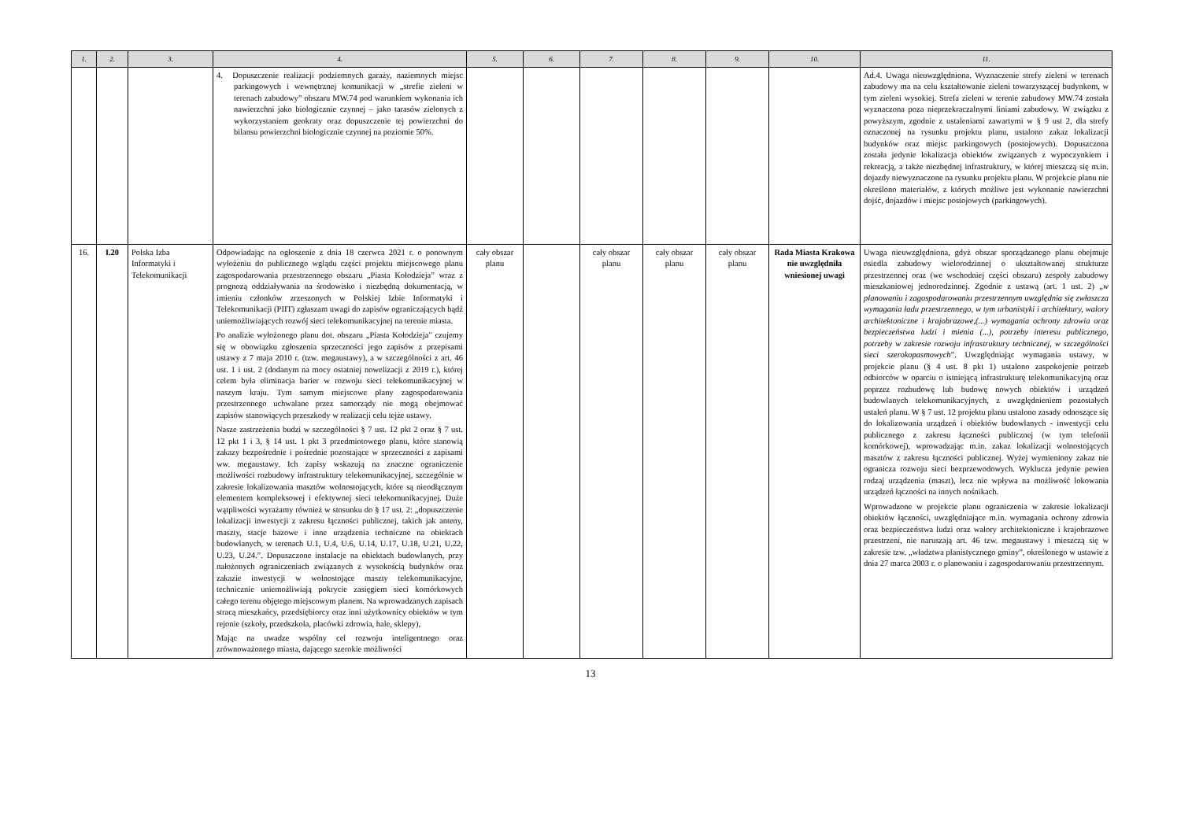| 1. | 2. | 3. | 4. | 5. | 6. | 7. | 8. | 9. | 10. | 11. |
| --- | --- | --- | --- | --- | --- | --- | --- | --- | --- | --- |
| | | | 4. Dopuszczenie realizacji podziemnych garaży, naziemnych miejsc parkingowych i wewnętrznej komunikacji w „strefie zieleni w terenach zabudowy” obszaru MW.74 pod warunkiem wykonania ich nawierzchni jako biologicznie czynnej – jako tarasów zielonych z wykorzystaniem geokraty oraz dopuszczenie tej powierzchni do bilansu powierzchni biologicznie czynnej na poziomie 50%. | | | | | | | Ad.4. Uwaga nieuwzględniona. Wyznaczenie strefy zieleni w terenach zabudowy ma na celu kształtowanie zieleni towarzyszącej budynkom, w tym zieleni wysokiej. Strefa zieleni w terenie zabudowy MW.74 została wyznaczona poza nieprzekraczalnymi liniami zabudowy. W związku z powyższym, zgodnie z ustaleniami zawartymi w § 9 ust 2, dla strefy oznaczonej na rysunku projektu planu, ustalono zakaz lokalizacji budynków oraz miejsc parkingowych (postojowych). Dopuszczona została jedynie lokalizacja obiektów związanych z wypoczynkiem i rekreacją, a także niezbędnej infrastruktury, w której mieszczą się m.in. dojazdy niewyznaczone na rysunku projektu planu. W projekcie planu nie określono materiałów, z których możliwe jest wykonanie nawierzchni dojść, dojazdów i miejsc postojowych (parkingowych). |
| 16. | I.20 | Polska Izba Informatyki i Telekomunikacji | Odpowiadając na ogłoszenie z dnia 18 czerwca 2021 r. o ponownym wyłożeniu do publicznego wglądu części projektu miejscowego planu zagospodarowania przestrzennego obszaru „Piasta Kołodzieja” wraz z prognozą oddziaływania na środowisko i niezbędną dokumentacją, w imieniu członków zrzeszonych w Polskiej Izbie Informatyki i Telekomunikacji (PIIT) zgłaszam uwagi do zapisów ograniczających bądź uniemożliwiających rozwój sieci telekomunikacyjnej na terenie miasta. Po analizie wyłożonego planu dot. obszaru „Piasta Kołodzieja" czujemy się w obowiązku zgłoszenia sprzeczności jego zapisów z przepisami ustawy z 7 maja 2010 r. (tzw. megaustawy), a w szczególności z art. 46 ust. 1 i ust. 2 (dodanym na mocy ostatniej nowelizacji z 2019 r.), której celem była eliminacja barier w rozwoju sieci telekomunikacyjnej w naszym kraju. Tym samym miejscowe plany zagospodarowania przestrzennego uchwalane przez samorządy nie mogą obejmować zapisów stanowiących przeszkody w realizacji celu tejże ustawy. Nasze zastrzeżenia budzi w szczególności § 7 ust. 12 pkt 2 oraz § 7 ust. 12 pkt 1 i 3, § 14 ust. 1 pkt 3 przedmiotowego planu, które stanowią zakazy bezpośrednie i pośrednie pozostające w sprzeczności z zapisami ww. megaustawy. Ich zapisy wskazują na znaczne ograniczenie możliwości rozbudowy infrastruktury telekomunikacyjnej, szczególnie w zakresie lokalizowania masztów wolnostojących, które są nieodłącznym elementem kompleksowej i efektywnej sieci telekomunikacyjnej. Duże wątpliwości wyrażamy również w stosunku do § 17 ust. 2: „dopuszczenie lokalizacji inwestycji z zakresu łączności publicznej, takich jak anteny, maszty, stacje bazowe i inne urządzenia techniczne na obiektach budowlanych, w terenach U.1, U.4, U.6, U.14, U.17, U.18, U.21, U.22, U.23, U.24.”. Dopuszczone instalacje na obiektach budowlanych, przy nałożonych ograniczeniach związanych z wysokością budynków oraz zakazie inwestycji w wolnostojące maszty telekomunikacyjne, technicznie uniemożliwiają pokrycie zasięgiem sieci komórkowych całego terenu objętego miejscowym planem. Na wprowadzanych zapisach stracą mieszkańcy, przedsiębiorcy oraz inni użytkownicy obiektów w tym rejonie (szkoły, przedszkola, placówki zdrowia, hale, sklepy), Mając na uwadze wspólny cel rozwoju inteligentnego oraz zrównoważonego miasta, dającego szerokie możliwości | cały obszar planu | | cały obszar planu | cały obszar planu | cały obszar planu | Rada Miasta Krakowa nie uwzględniła wniesionej uwagi | Uwaga nieuwzględniona, gdyż obszar sporządzanego planu obejmuje osiedla zabudowy wielorodzinnej o ukształtowanej strukturze przestrzennej oraz (we wschodniej części obszaru) zespoły zabudowy mieszkaniowej jednorodzinnej. Zgodnie z ustawą (art. 1 ust. 2) „ w planowaniu i zagospodarowaniu przestrzennym uwzględnia się zwłaszcza wymagania ładu przestrzennego, w tym urbanistyki i architektury, walory architektoniczne i krajobrazowe,(...) wymagania ochrony zdrowia oraz bezpieczeństwa ludzi i mienia (...), potrzeby interesu publicznego, potrzeby w zakresie rozwoju infrastruktury technicznej, w szczególności sieci szerokopasmowych ”. Uwzględniając wymagania ustawy, w projekcie planu (§ 4 ust. 8 pkt 1) ustalono zaspokojenie potrzeb odbiorców w oparciu o istniejącą infrastrukturę telekomunikacyjną oraz poprzez rozbudowę lub budowę nowych obiektów i urządzeń budowlanych telekomunikacyjnych, z uwzględnieniem pozostałych ustaleń planu. W § 7 ust. 12 projektu planu ustalono zasady odnoszące się do lokalizowania urządzeń i obiektów budowlanych - inwestycji celu publicznego z zakresu łączności publicznej (w tym telefonii komórkowej), wprowadzając m.in. zakaz lokalizacji wolnostojących masztów z zakresu łączności publicznej. Wyżej wymieniony zakaz nie ogranicza rozwoju sieci bezprzewodowych. Wyklucza jedynie pewien rodzaj urządzenia (maszt), lecz nie wpływa na możliwość lokowania urządzeń łączności na innych nośnikach. Wprowadzone w projekcie planu ograniczenia w zakresie lokalizacji obiektów łączności, uwzględniające m.in. wymagania ochrony zdrowia oraz bezpieczeństwa ludzi oraz walory architektoniczne i krajobrazowe przestrzeni, nie naruszają art. 46 tzw. megaustawy i mieszczą się w zakresie tzw. „władztwa planistycznego gminy”, określonego w ustawie z dnia 27 marca 2003 r. o planowaniu i zagospodarowaniu przestrzennym. |
13